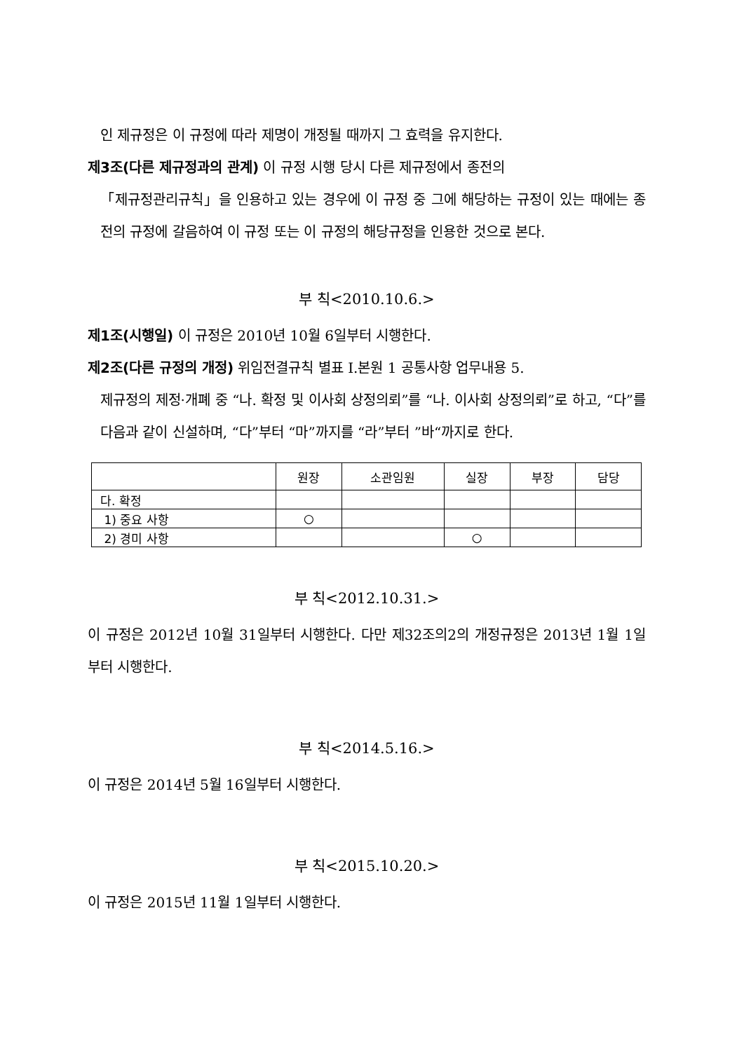인 제규정은 이 규정에 따라 제명이 개정될 때까지 그 효력을 유지한다.
제3조(다른 제규정과의 관계) 이 규정 시행 당시 다른 제규정에서 종전의
「제규정관리규칙」을 인용하고 있는 경우에 이 규정 중 그에 해당하는 규정이 있는 때에는 종전의 규정에 갈음하여 이 규정 또는 이 규정의 해당규정을 인용한 것으로 본다.
부 칙<2010.10.6.>
제1조(시행일) 이 규정은 2010년 10월 6일부터 시행한다.
제2조(다른 규정의 개정) 위임전결규칙 별표 Ⅰ.본원 1 공통사항 업무내용 5.
제규정의 제정·개폐 중 “나. 확정 및 이사회 상정의뢰”를 “나. 이사회 상정의뢰”로 하고, “다”를 다음과 같이 신설하며, “다”부터 “마”까지를 “라”부터 ”바“까지로 한다.
| | 원장 | 소관임원 | 실장 | 부장 | 담당 |
| --- | --- | --- | --- | --- | --- |
| 다. 확정 | | | | | |
| 1) 중요 사항 | ○ | | | | |
| 2) 경미 사항 | | | ○ | | |
부 칙<2012.10.31.>
이 규정은 2012년 10월 31일부터 시행한다. 다만 제32조의2의 개정규정은 2013년 1월 1일부터 시행한다.
부 칙<2014.5.16.>
이 규정은 2014년 5월 16일부터 시행한다.
부 칙<2015.10.20.>
이 규정은 2015년 11월 1일부터 시행한다.